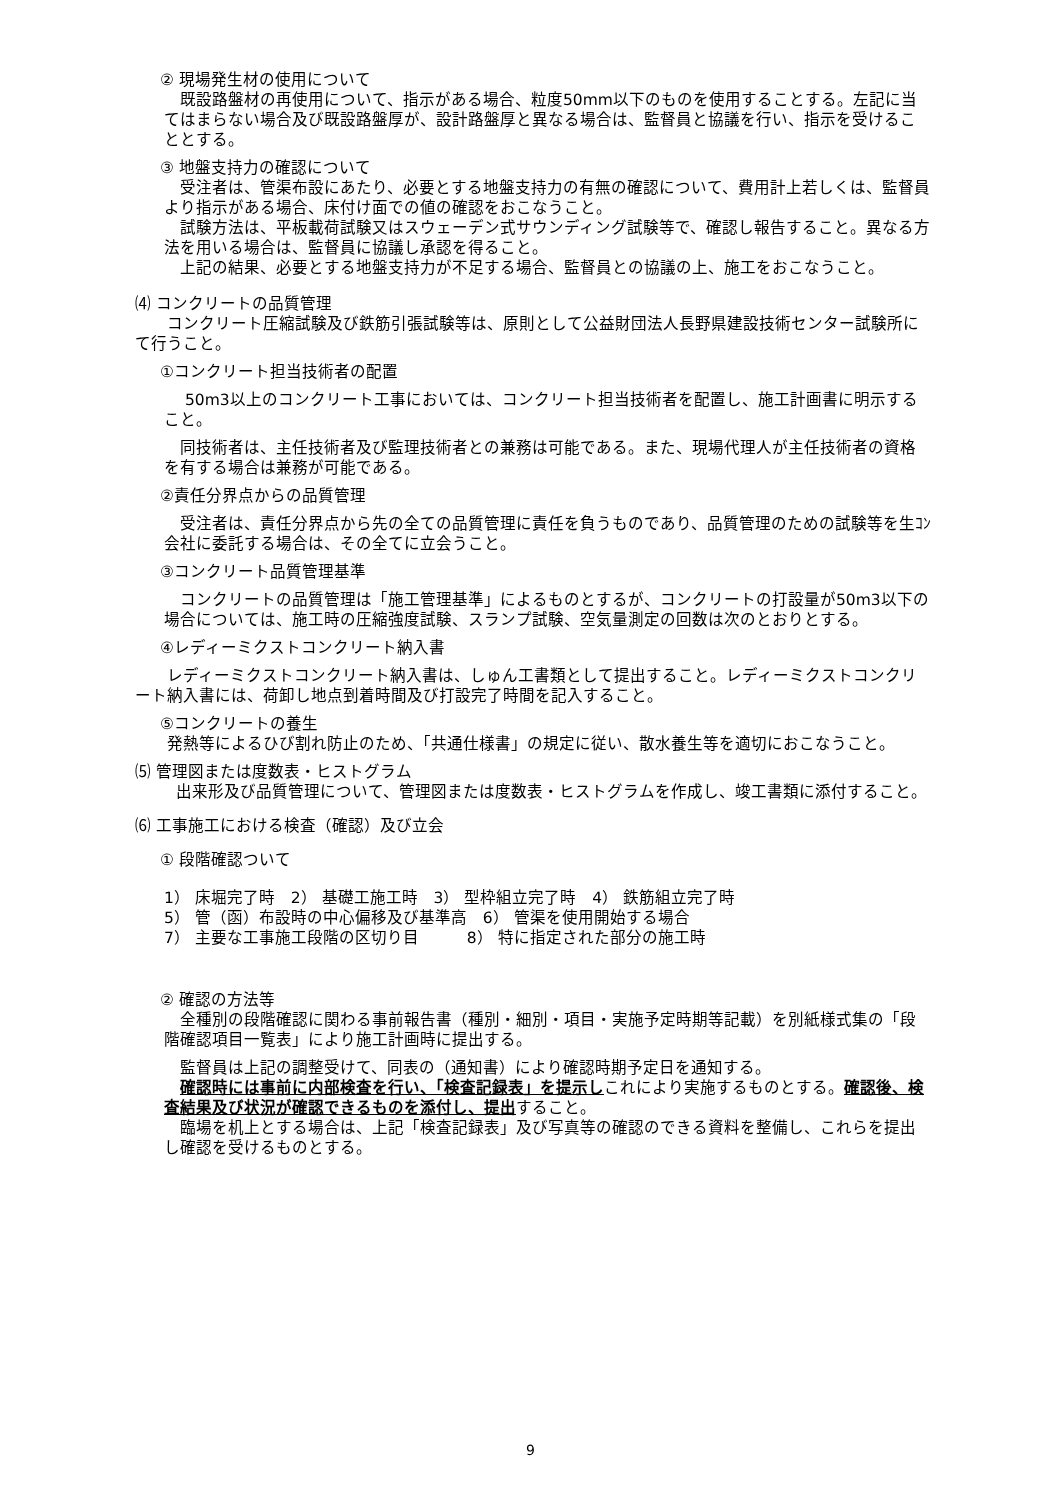② 現場発生材の使用について
　既設路盤材の再使用について、指示がある場合、粒度50mm以下のものを使用することする。左記に当てはまらない場合及び既設路盤厚が、設計路盤厚と異なる場合は、監督員と協議を行い、指示を受けることとする。
③ 地盤支持力の確認について
　受注者は、管渠布設にあたり、必要とする地盤支持力の有無の確認について、費用計上若しくは、監督員より指示がある場合、床付け面での値の確認をおこなうこと。
　試験方法は、平板載荷試験又はスウェーデン式サウンディング試験等で、確認し報告すること。異なる方法を用いる場合は、監督員に協議し承認を得ること。
　上記の結果、必要とする地盤支持力が不足する場合、監督員との協議の上、施工をおこなうこと。
⑷ コンクリートの品質管理
　　コンクリート圧縮試験及び鉄筋引張試験等は、原則として公益財団法人長野県建設技術センター試験所にて行うこと。
①コンクリート担当技術者の配置
　 50m3以上のコンクリート工事においては、コンクリート担当技術者を配置し、施工計画書に明示すること。
　同技術者は、主任技術者及び監理技術者との兼務は可能である。また、現場代理人が主任技術者の資格を有する場合は兼務が可能である。
②責任分界点からの品質管理
　受注者は、責任分界点から先の全ての品質管理に責任を負うものであり、品質管理のための試験等を生ｺﾝ会社に委託する場合は、その全てに立会うこと。
③コンクリート品質管理基準
　コンクリートの品質管理は「施工管理基準」によるものとするが、コンクリートの打設量が50m3以下の場合については、施工時の圧縮強度試験、スランプ試験、空気量測定の回数は次のとおりとする。
④レディーミクストコンクリート納入書
　　レディーミクストコンクリート納入書は、しゅん工書類として提出すること。レディーミクストコンクリート納入書には、荷卸し地点到着時間及び打設完了時間を記入すること。
⑤コンクリートの養生
　　発熱等によるひび割れ防止のため、「共通仕様書」の規定に従い、散水養生等を適切におこなうこと。
⑸ 管理図または度数表・ヒストグラム
　出来形及び品質管理について、管理図または度数表・ヒストグラムを作成し、竣工書類に添付すること。
⑹ 工事施工における検査（確認）及び立会
① 段階確認ついて
1） 床堀完了時　2） 基礎工施工時　3） 型枠組立完了時　4） 鉄筋組立完了時
5） 管（函）布設時の中心偏移及び基準高　6） 管渠を使用開始する場合
7） 主要な工事施工段階の区切り目　　　8） 特に指定された部分の施工時
② 確認の方法等
　全種別の段階確認に関わる事前報告書（種別・細別・項目・実施予定時期等記載）を別紙様式集の「段階確認項目一覧表」により施工計画時に提出する。
　監督員は上記の調整受けて、同表の（通知書）により確認時期予定日を通知する。
　確認時には事前に内部検査を行い、「検査記録表」を提示しこれにより実施するものとする。確認後、検査結果及び状況が確認できるものを添付し、提出すること。
　臨場を机上とする場合は、上記「検査記録表」及び写真等の確認のできる資料を整備し、これらを提出し確認を受けるものとする。
9